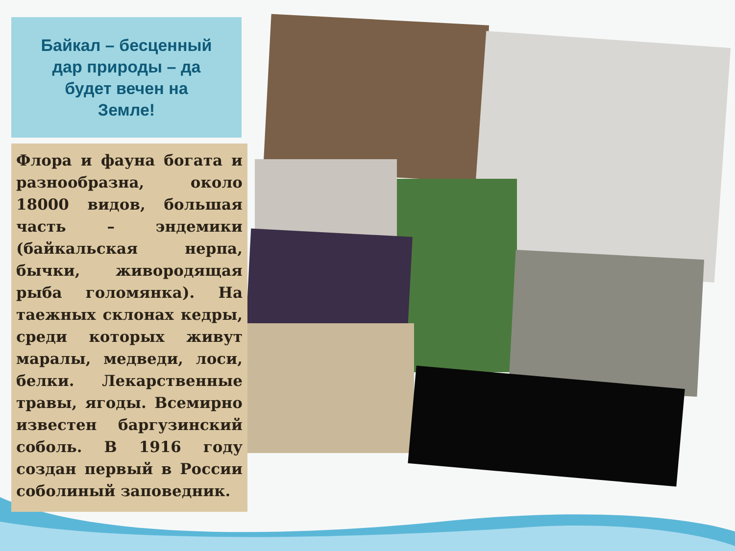Байкал – бесценный дар природы – да будет вечен на Земле!
Флора и фауна богата и разнообразна, около 18000 видов, большая часть – эндемики (байкальская нерпа, бычки, живородящая рыба голомянка). На таежных склонах кедры, среди которых живут маралы, медведи, лоси, белки. Лекарственные травы, ягоды. Всемирно известен баргузинский соболь. В 1916 году создан первый в России соболиный заповедник.